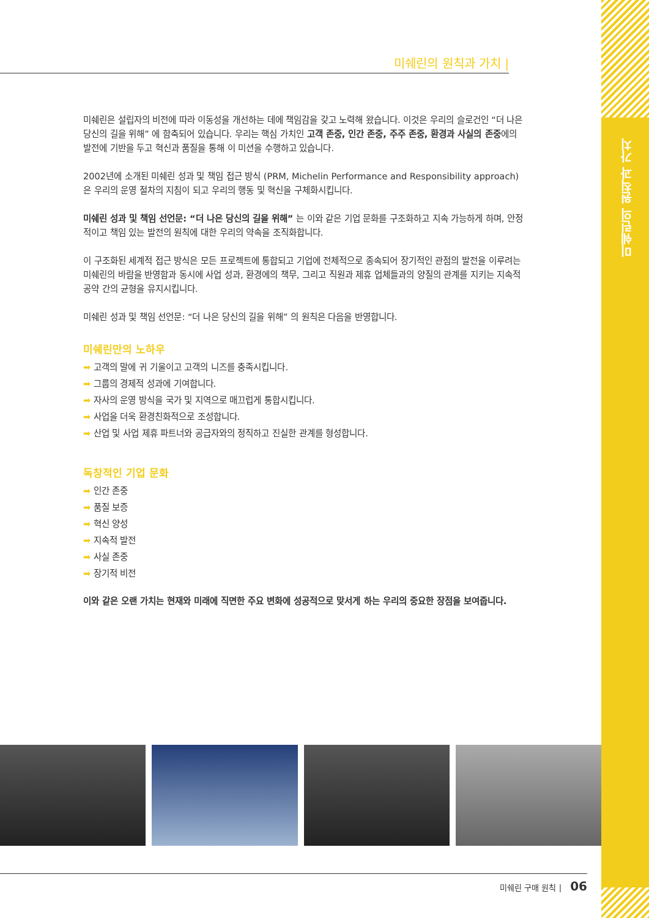미쉐린의 원칙과 가치
미쉐린의 원칙과 가치 |
미쉐린은 설립자의 비전에 따라 이동성을 개선하는 데에 책임감을 갖고 노력해 왔습니다. 이것은 우리의 슬로건인 “더 나은 당신의 길을 위해” 에 함축되어 있습니다. 우리는 핵심 가치인 고객 존중, 인간 존중, 주주 존중, 환경과 사실의 존중에의 발전에 기반을 두고 혁신과 품질을 통해 이 미션을 수행하고 있습니다.
2002년에 소개된 미쉐린 성과 및 책임 접근 방식 (PRM, Michelin Performance and Responsibility approach)은 우리의 운영 절차의 지침이 되고 우리의 행동 및 혁신을 구체화시킵니다.
미쉐린 성과 및 책임 선언문: “더 나은 당신의 길을 위해” 는 이와 같은 기업 문화를 구조화하고 지속 가능하게 하며, 안정적이고 책임 있는 발전의 원칙에 대한 우리의 약속을 조직화합니다.
이 구조화된 세계적 접근 방식은 모든 프로젝트에 통합되고 기업에 전체적으로 종속되어 장기적인 관점의 발전을 이루려는 미쉐린의 바람을 반영함과 동시에 사업 성과, 환경에의 책무, 그리고 직원과 제휴 업체들과의 양질의 관계를 지키는 지속적 공약 간의 균형을 유지시킵니다.
미쉐린 성과 및 책임 선언문: “더 나은 당신의 길을 위해” 의 원칙은 다음을 반영합니다.
미쉐린만의 노하우
➡ 고객의 말에 귀 기울이고 고객의 니즈를 충족시킵니다.
➡ 그룹의 경제적 성과에 기여합니다.
➡ 자사의 운영 방식을 국가 및 지역으로 매끄럽게 통합시킵니다.
➡ 사업을 더욱 환경친화적으로 조성합니다.
➡ 산업 및 사업 제휴 파트너와 공급자와의 정직하고 진실한 관계를 형성합니다.
독창적인 기업 문화
➡ 인간 존중
➡ 품질 보증
➡ 혁신 양성
➡ 지속적 발전
➡ 사실 존중
➡ 장기적 비전
이와 같은 오랜 가치는 현재와 미래에 직면한 주요 변화에 성공적으로 맞서게 하는 우리의 중요한 장점을 보여줍니다.
미쉐린 구매 원칙 | 06